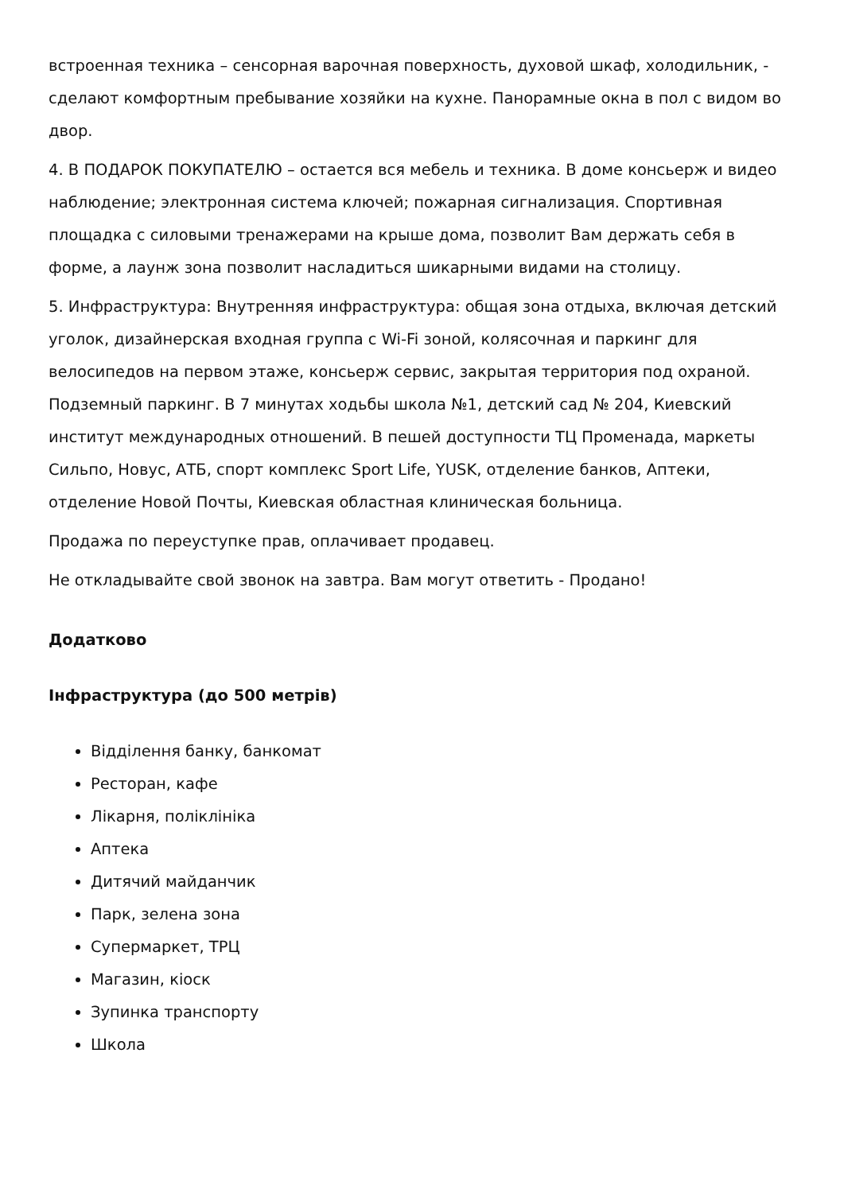встроенная техника – сенсорная варочная поверхность, духовой шкаф, холодильник, - сделают комфортным пребывание хозяйки на кухне. Панорамные окна в пол с видом во двор.
4. В ПОДАРОК ПОКУПАТЕЛЮ – остается вся мебель и техника. В доме консьерж и видео наблюдение; электронная система ключей; пожарная сигнализация. Спортивная площадка с силовыми тренажерами на крыше дома, позволит Вам держать себя в форме, а лаунж зона позволит насладиться шикарными видами на столицу.
5. Инфраструктура: Внутренняя инфраструктура: общая зона отдыха, включая детский уголок, дизайнерская входная группа с Wi-Fi зоной, колясочная и паркинг для велосипедов на первом этаже, консьерж сервис, закрытая территория под охраной. Подземный паркинг. В 7 минутах ходьбы школа №1, детский сад № 204, Киевский институт международных отношений. В пешей доступности ТЦ Променада, маркеты Сильпо, Новус, АТБ, спорт комплекс Sport Life, YUSK, отделение банков, Аптеки, отделение Новой Почты, Киевская областная клиническая больница.
Продажа по переуступке прав, оплачивает продавец.
Не откладывайте свой звонок на завтра. Вам могут ответить - Продано!
Додатково
Інфраструктура (до 500 метрів)
Відділення банку, банкомат
Ресторан, кафе
Лікарня, поліклініка
Аптека
Дитячий майданчик
Парк, зелена зона
Супермаркет, ТРЦ
Магазин, кіоск
Зупинка транспорту
Школа